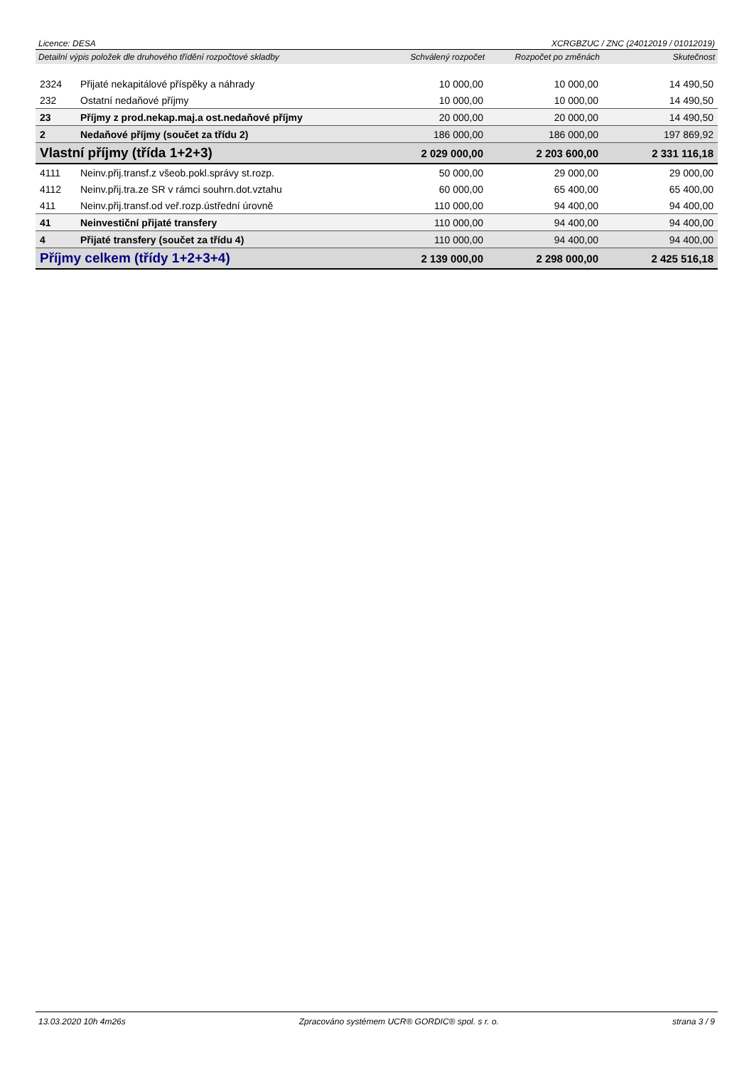Licence: DESA XCRGBZUC / ZNC (24012019 / 01012019)
| Detailní výpis položek dle druhového třídění rozpočtové skladby | | Schválený rozpočet | Rozpočet po změnách | Skutečnost |
| --- | --- | --- | --- | --- |
| 2324 | Přijaté nekapitálové příspěky a náhrady | 10 000,00 | 10 000,00 | 14 490,50 |
| 232 | Ostatní nedaňové příjmy | 10 000,00 | 10 000,00 | 14 490,50 |
| 23 | Příjmy z prod.nekap.maj.a ost.nedaňové příjmy | 20 000,00 | 20 000,00 | 14 490,50 |
| 2 | Nedaňové příjmy (součet za třídu 2) | 186 000,00 | 186 000,00 | 197 869,92 |
| Vlastní příjmy (třída 1+2+3) | | 2 029 000,00 | 2 203 600,00 | 2 331 116,18 |
| 4111 | Neinv.přij.transf.z všeob.pokl.správy st.rozp. | 50 000,00 | 29 000,00 | 29 000,00 |
| 4112 | Neinv.přij.tra.ze SR v rámci souhrn.dot.vztahu | 60 000,00 | 65 400,00 | 65 400,00 |
| 411 | Neinv.přij.transf.od veř.rozp.ústřední úrovně | 110 000,00 | 94 400,00 | 94 400,00 |
| 41 | Neinvestiční přijaté transfery | 110 000,00 | 94 400,00 | 94 400,00 |
| 4 | Přijaté transfery (součet za třídu 4) | 110 000,00 | 94 400,00 | 94 400,00 |
| Příjmy celkem (třídy 1+2+3+4) | | 2 139 000,00 | 2 298 000,00 | 2 425 516,18 |
13.03.2020 10h 4m26s Zpracováno systémem UCR® GORDIC® spol. s r. o. strana 3 / 9